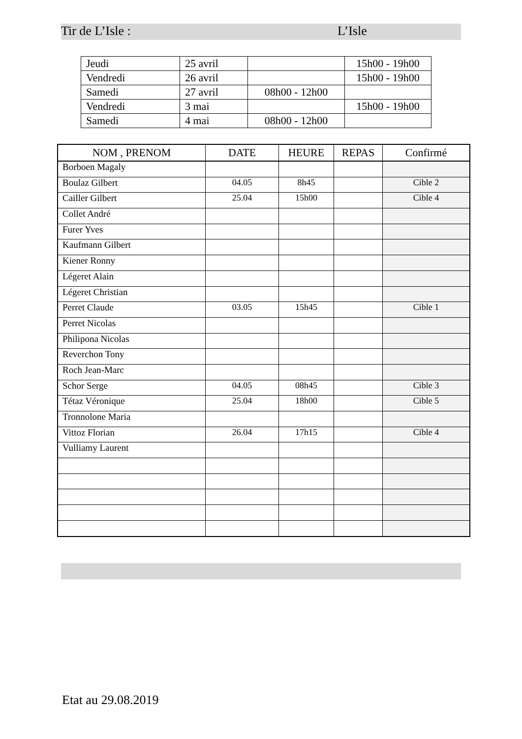Tir de L’Isle : L’Isle
| Jeudi | 25 avril | | 15h00 - 19h00 |
| Vendredi | 26 avril | | 15h00 - 19h00 |
| Samedi | 27 avril | 08h00 - 12h00 | |
| Vendredi | 3 mai | | 15h00 - 19h00 |
| Samedi | 4 mai | 08h00 - 12h00 | |
| NOM , PRENOM | DATE | HEURE | REPAS | Confirmé |
| --- | --- | --- | --- | --- |
| Borboen Magaly | | | | |
| Boulaz Gilbert | 04.05 | 8h45 | | Cible 2 |
| Cailler Gilbert | 25.04 | 15h00 | | Cible 4 |
| Collet André | | | | |
| Furer Yves | | | | |
| Kaufmann Gilbert | | | | |
| Kiener Ronny | | | | |
| Légeret Alain | | | | |
| Légeret Christian | | | | |
| Perret Claude | 03.05 | 15h45 | | Cible 1 |
| Perret Nicolas | | | | |
| Philipona Nicolas | | | | |
| Reverchon Tony | | | | |
| Roch Jean-Marc | | | | |
| Schor Serge | 04.05 | 08h45 | | Cible 3 |
| Tétaz Véronique | 25.04 | 18h00 | | Cible 5 |
| Tronnolone Maria | | | | |
| Vittoz Florian | 26.04 | 17h15 | | Cible 4 |
| Vulliamy Laurent | | | | |
Etat au 29.08.2019